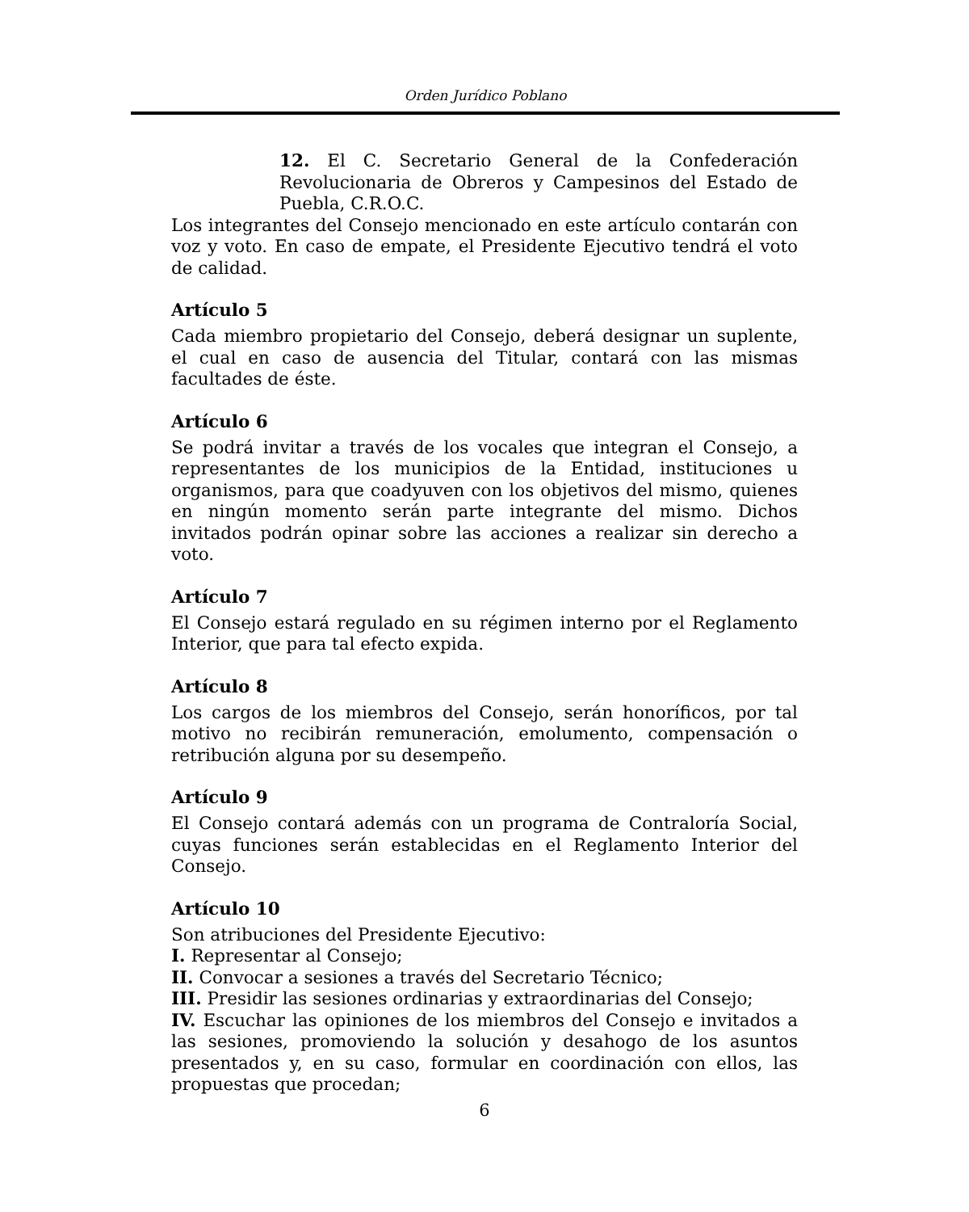Orden Jurídico Poblano
12. El C. Secretario General de la Confederación Revolucionaria de Obreros y Campesinos del Estado de Puebla, C.R.O.C.
Los integrantes del Consejo mencionado en este artículo contarán con voz y voto. En caso de empate, el Presidente Ejecutivo tendrá el voto de calidad.
Artículo 5
Cada miembro propietario del Consejo, deberá designar un suplente, el cual en caso de ausencia del Titular, contará con las mismas facultades de éste.
Artículo 6
Se podrá invitar a través de los vocales que integran el Consejo, a representantes de los municipios de la Entidad, instituciones u organismos, para que coadyuven con los objetivos del mismo, quienes en ningún momento serán parte integrante del mismo. Dichos invitados podrán opinar sobre las acciones a realizar sin derecho a voto.
Artículo 7
El Consejo estará regulado en su régimen interno por el Reglamento Interior, que para tal efecto expida.
Artículo 8
Los cargos de los miembros del Consejo, serán honoríficos, por tal motivo no recibirán remuneración, emolumento, compensación o retribución alguna por su desempeño.
Artículo 9
El Consejo contará además con un programa de Contraloría Social, cuyas funciones serán establecidas en el Reglamento Interior del Consejo.
Artículo 10
Son atribuciones del Presidente Ejecutivo:
I. Representar al Consejo;
II. Convocar a sesiones a través del Secretario Técnico;
III. Presidir las sesiones ordinarias y extraordinarias del Consejo;
IV. Escuchar las opiniones de los miembros del Consejo e invitados a las sesiones, promoviendo la solución y desahogo de los asuntos presentados y, en su caso, formular en coordinación con ellos, las propuestas que procedan;
6